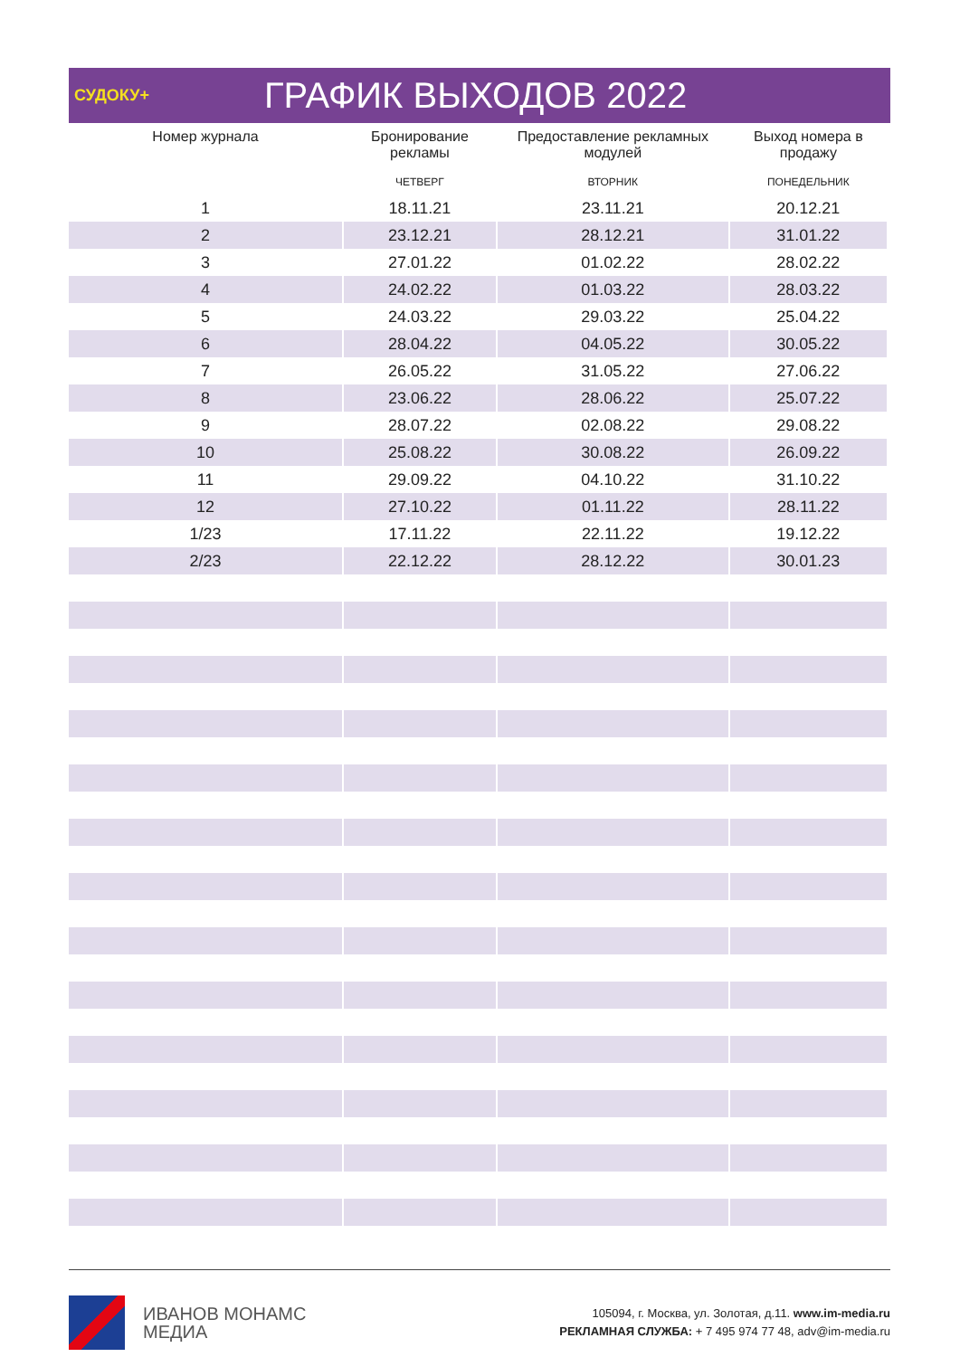СУДОКУ+
ГРАФИК ВЫХОДОВ 2022
| Номер журнала | Бронирование рекламы | Предоставление рекламных модулей | Выход номера в продажу |
| --- | --- | --- | --- |
| | ЧЕТВЕРГ | ВТОРНИК | ПОНЕДЕЛЬНИК |
| 1 | 18.11.21 | 23.11.21 | 20.12.21 |
| 2 | 23.12.21 | 28.12.21 | 31.01.22 |
| 3 | 27.01.22 | 01.02.22 | 28.02.22 |
| 4 | 24.02.22 | 01.03.22 | 28.03.22 |
| 5 | 24.03.22 | 29.03.22 | 25.04.22 |
| 6 | 28.04.22 | 04.05.22 | 30.05.22 |
| 7 | 26.05.22 | 31.05.22 | 27.06.22 |
| 8 | 23.06.22 | 28.06.22 | 25.07.22 |
| 9 | 28.07.22 | 02.08.22 | 29.08.22 |
| 10 | 25.08.22 | 30.08.22 | 26.09.22 |
| 11 | 29.09.22 | 04.10.22 | 31.10.22 |
| 12 | 27.10.22 | 01.11.22 | 28.11.22 |
| 1/23 | 17.11.22 | 22.11.22 | 19.12.22 |
| 2/23 | 22.12.22 | 28.12.22 | 30.01.23 |
ИВАНОВ МОНАМС
МЕДИА
105094, г. Москва, ул. Золотая, д.11. www.im-media.ru
РЕКЛАМНАЯ СЛУЖБА: + 7 495 974 77 48, adv@im-media.ru